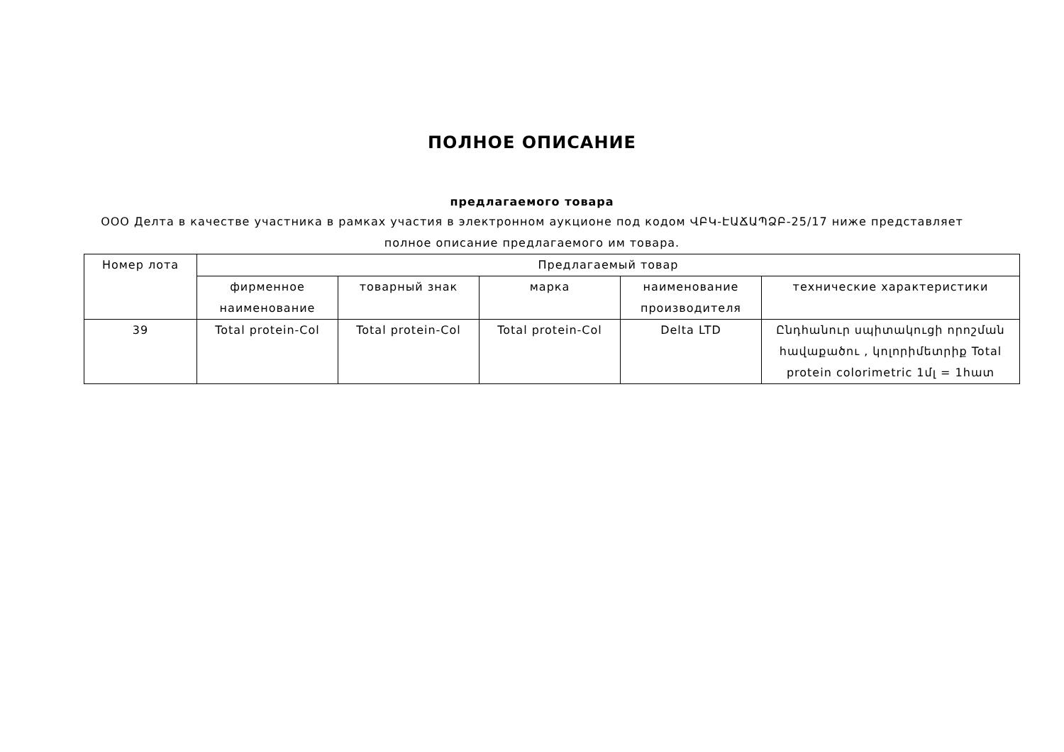ПОЛНОЕ ОПИСАНИЕ
предлагаемого товара
ООО Делта в качестве участника в рамках участия в электронном аукционе под кодом ՎԲԿ-ԷԱՃԱՊՁԲ-25/17 ниже представляет полное описание предлагаемого им товара.
| Номер лота | Предлагаемый товар | | | | |
| --- | --- | --- | --- | --- | --- |
| | фирменное наименование | товарный знак | марка | наименование производителя | технические характеристики |
| 39 | Total protein-Col | Total protein-Col | Total protein-Col | Delta LTD | Ընդհանուր սպիտակուցի որոշման հավաքածու , կոլորիմետրիք Total protein colorimetric 1մլ = 1հատ |